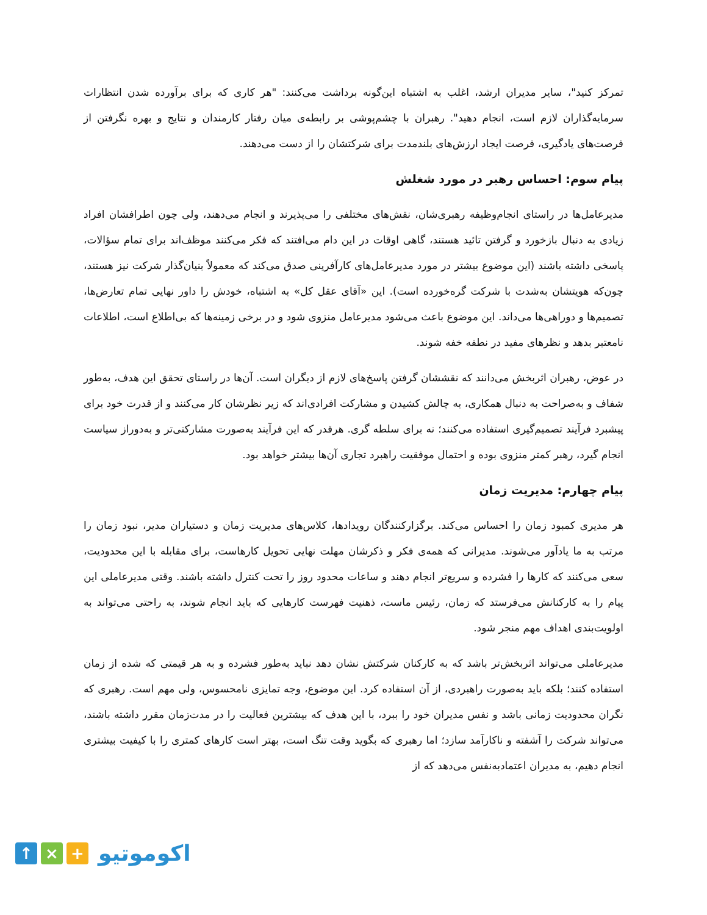تمرکز کنید"، سایر مدیران ارشد، اغلب به اشتباه این‌گونه برداشت می‌کنند: "هر کاری که برای برآورده شدن انتظارات سرمایه‌گذاران لازم است، انجام دهید". رهبران با چشم‌پوشی بر رابطه‌ی میان رفتار کارمندان و نتایج و بهره نگرفتن از فرصت‌های یادگیری، فرصت ایجاد ارزش‌های بلندمدت برای شرکتشان را از دست می‌دهند.
پیام سوم: احساس رهبر در مورد شغلش
مدیرعامل‌ها در راستای انجام‌وظیفه رهبری‌شان، نقش‌های مختلفی را می‌پذیرند و انجام می‌دهند، ولی چون اطرافشان افراد زیادی به دنبال بازخورد و گرفتن تائید هستند، گاهی اوقات در این دام می‌افتند که فکر می‌کنند موظف‌اند برای تمام سؤالات، پاسخی داشته باشند (این موضوع بیشتر در مورد مدیرعامل‌های کارآفرینی صدق می‌کند که معمولاً بنیان‌گذار شرکت نیز هستند، چون‌که هویتشان به‌شدت با شرکت گره‌خورده است). این «آقای عقل کل» به اشتباه، خودش را داور نهایی تمام تعارض‌ها، تصمیم‌ها و دوراهی‌ها می‌داند. این موضوع باعث می‌شود مدیرعامل منزوی شود و در برخی زمینه‌ها که بی‌اطلاع است، اطلاعات نامعتبر بدهد و نظرهای مفید در نطفه خفه شوند.
در عوض، رهبران اثربخش می‌دانند که نقششان گرفتن پاسخ‌های لازم از دیگران است. آن‌ها در راستای تحقق این هدف، به‌طور شفاف و به‌صراحت به دنبال همکاری، به چالش کشیدن و مشارکت افرادی‌اند که زیر نظرشان کار می‌کنند و از قدرت خود برای پیشبرد فرآیند تصمیم‌گیری استفاده می‌کنند؛ نه برای سلطه گری. هرقدر که این فرآیند به‌صورت مشارکتی‌تر و به‌دوراز سیاست انجام گیرد، رهبر کمتر منزوی بوده و احتمال موفقیت راهبرد تجاری آن‌ها بیشتر خواهد بود.
پیام چهارم: مدیریت زمان
هر مدیری کمبود زمان را احساس می‌کند. برگزارکنندگان رویدادها، کلاس‌های مدیریت زمان و دستیاران مدیر، نبود زمان را مرتب به ما یادآور می‌شوند. مدیرانی که همه‌ی فکر و ذکرشان مهلت نهایی تحویل کارهاست، برای مقابله با این محدودیت، سعی می‌کنند که کارها را فشرده و سریع‌تر انجام دهند و ساعات محدود روز را تحت کنترل داشته باشند. وقتی مدیرعاملی این پیام را به کارکنانش می‌فرستد که زمان، رئیس ماست، ذهنیت فهرست کارهایی که باید انجام شوند، به راحتی می‌تواند به اولویت‌بندی اهداف مهم منجر شود.
مدیرعاملی می‌تواند اثربخش‌تر باشد که به کارکنان شرکتش نشان دهد نباید به‌طور فشرده و به هر قیمتی که شده از زمان استفاده کنند؛ بلکه باید به‌صورت راهبردی، از آن استفاده کرد. این موضوع، وجه تمایزی نامحسوس، ولی مهم است. رهبری که نگران محدودیت زمانی باشد و نفس مدیران خود را ببرد، با این هدف که بیشترین فعالیت را در مدت‌زمان مقرر داشته باشند، می‌تواند شرکت را آشفته و ناکارآمد سازد؛ اما رهبری که بگوید وقت تنگ است، بهتر است کارهای کمتری را با کیفیت بیشتری انجام دهیم، به مدیران اعتمادبه‌نفس می‌دهد که از
↑ × +
اکوموتیو